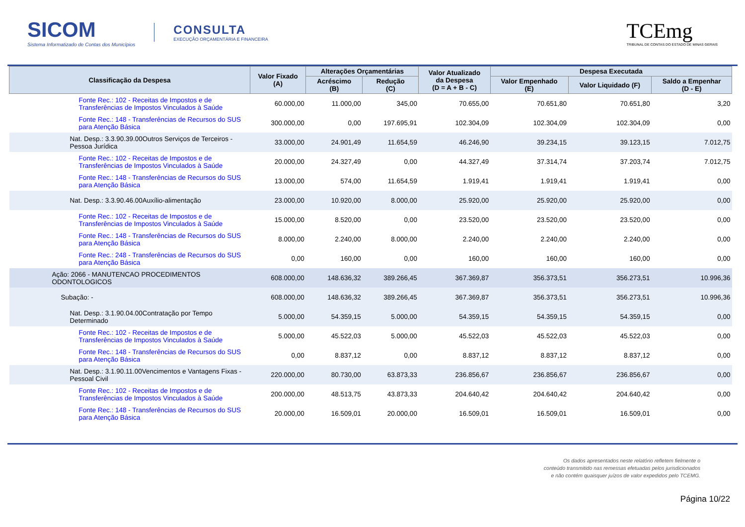SICOM
Sistema Informatizado de Contas dos Municípios
CONSULTA
EXECUÇÃO ORÇAMENTÁRIA E FINANCEIRA
TCEmg
TRIBUNAL DE CONTAS DO ESTADO DE MINAS GERAIS
| Classificação da Despesa | Valor Fixado (A) | Alterações Orçamentárias | | Valor Atualizado da Despesa (D = A + B - C) | Despesa Executada | | |
| --- | --- | --- | --- | --- | --- | --- | --- |
| | | Acréscimo (B) | Redução (C) | | Valor Empenhado (E) | Valor Liquidado (F) | Saldo a Empenhar (D - E) |
| Fonte Rec.: 102 - Receitas de Impostos e de Transferências de Impostos Vinculados à Saúde | 60.000,00 | 11.000,00 | 345,00 | 70.655,00 | 70.651,80 | 70.651,80 | 3,20 |
| Fonte Rec.: 148 - Transferências de Recursos do SUS para Atenção Básica | 300.000,00 | 0,00 | 197.695,91 | 102.304,09 | 102.304,09 | 102.304,09 | 0,00 |
| Nat. Desp.: 3.3.90.39.00Outros Serviços de Terceiros - Pessoa Jurídica | 33.000,00 | 24.901,49 | 11.654,59 | 46.246,90 | 39.234,15 | 39.123,15 | 7.012,75 |
| Fonte Rec.: 102 - Receitas de Impostos e de Transferências de Impostos Vinculados à Saúde | 20.000,00 | 24.327,49 | 0,00 | 44.327,49 | 37.314,74 | 37.203,74 | 7.012,75 |
| Fonte Rec.: 148 - Transferências de Recursos do SUS para Atenção Básica | 13.000,00 | 574,00 | 11.654,59 | 1.919,41 | 1.919,41 | 1.919,41 | 0,00 |
| Nat. Desp.: 3.3.90.46.00Auxílio-alimentação | 23.000,00 | 10.920,00 | 8.000,00 | 25.920,00 | 25.920,00 | 25.920,00 | 0,00 |
| Fonte Rec.: 102 - Receitas de Impostos e de Transferências de Impostos Vinculados à Saúde | 15.000,00 | 8.520,00 | 0,00 | 23.520,00 | 23.520,00 | 23.520,00 | 0,00 |
| Fonte Rec.: 148 - Transferências de Recursos do SUS para Atenção Básica | 8.000,00 | 2.240,00 | 8.000,00 | 2.240,00 | 2.240,00 | 2.240,00 | 0,00 |
| Fonte Rec.: 248 - Transferências de Recursos do SUS para Atenção Básica | 0,00 | 160,00 | 0,00 | 160,00 | 160,00 | 160,00 | 0,00 |
| Ação: 2066 - MANUTENCAO PROCEDIMENTOS ODONTOLOGICOS | 608.000,00 | 148.636,32 | 389.266,45 | 367.369,87 | 356.373,51 | 356.273,51 | 10.996,36 |
| Subação: - | 608.000,00 | 148.636,32 | 389.266,45 | 367.369,87 | 356.373,51 | 356.273,51 | 10.996,36 |
| Nat. Desp.: 3.1.90.04.00Contratação por Tempo Determinado | 5.000,00 | 54.359,15 | 5.000,00 | 54.359,15 | 54.359,15 | 54.359,15 | 0,00 |
| Fonte Rec.: 102 - Receitas de Impostos e de Transferências de Impostos Vinculados à Saúde | 5.000,00 | 45.522,03 | 5.000,00 | 45.522,03 | 45.522,03 | 45.522,03 | 0,00 |
| Fonte Rec.: 148 - Transferências de Recursos do SUS para Atenção Básica | 0,00 | 8.837,12 | 0,00 | 8.837,12 | 8.837,12 | 8.837,12 | 0,00 |
| Nat. Desp.: 3.1.90.11.00Vencimentos e Vantagens Fixas - Pessoal Civil | 220.000,00 | 80.730,00 | 63.873,33 | 236.856,67 | 236.856,67 | 236.856,67 | 0,00 |
| Fonte Rec.: 102 - Receitas de Impostos e de Transferências de Impostos Vinculados à Saúde | 200.000,00 | 48.513,75 | 43.873,33 | 204.640,42 | 204.640,42 | 204.640,42 | 0,00 |
| Fonte Rec.: 148 - Transferências de Recursos do SUS para Atenção Básica | 20.000,00 | 16.509,01 | 20.000,00 | 16.509,01 | 16.509,01 | 16.509,01 | 0,00 |
Os dados apresentados neste relatório refletem fielmente o conteúdo transmitido nas remessas efetuadas pelos jurisdicionados e não contém quaisquer juízos de valor expedidos pelo TCEMG.
Página 10/22